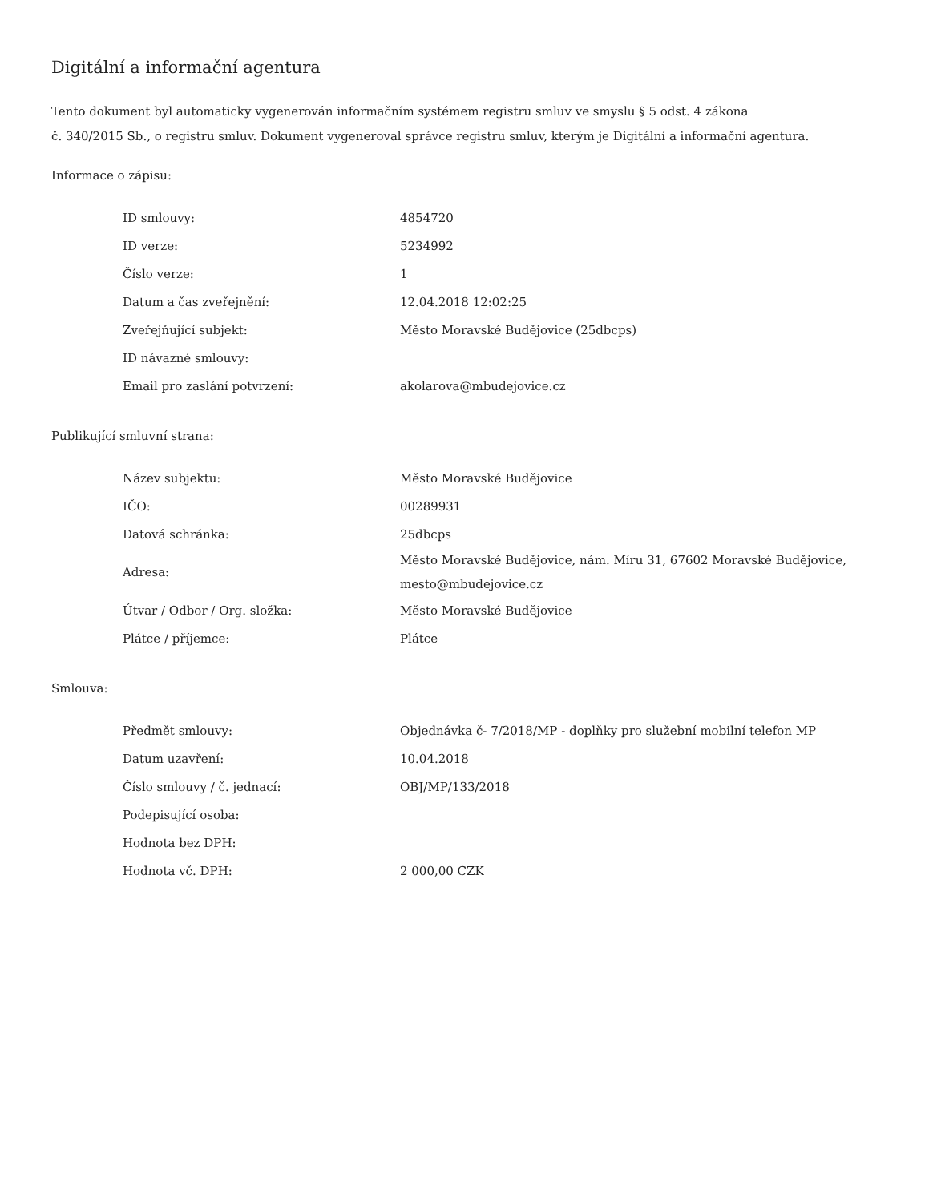Digitální a informační agentura
Tento dokument byl automaticky vygenerován informačním systémem registru smluv ve smyslu § 5 odst. 4 zákona
č. 340/2015 Sb., o registru smluv. Dokument vygeneroval správce registru smluv, kterým je Digitální a informační agentura.
Informace o zápisu:
| ID smlouvy: | 4854720 |
| ID verze: | 5234992 |
| Číslo verze: | 1 |
| Datum a čas zveřejnění: | 12.04.2018 12:02:25 |
| Zveřejňující subjekt: | Město Moravské Budějovice (25dbcps) |
| ID návazné smlouvy: | |
| Email pro zaslání potvrzení: | akolarova@mbudejovice.cz |
Publikující smluvní strana:
| Název subjektu: | Město Moravské Budějovice |
| IČO: | 00289931 |
| Datová schránka: | 25dbcps |
| Adresa: | Město Moravské Budějovice, nám. Míru 31, 67602 Moravské Budějovice, mesto@mbudejovice.cz |
| Útvar / Odbor / Org. složka: | Město Moravské Budějovice |
| Plátce / příjemce: | Plátce |
Smlouva:
| Předmět smlouvy: | Objednávka č- 7/2018/MP - doplňky pro služební mobilní telefon MP |
| Datum uzavření: | 10.04.2018 |
| Číslo smlouvy / č. jednací: | OBJ/MP/133/2018 |
| Podepisující osoba: | |
| Hodnota bez DPH: | |
| Hodnota vč. DPH: | 2 000,00 CZK |